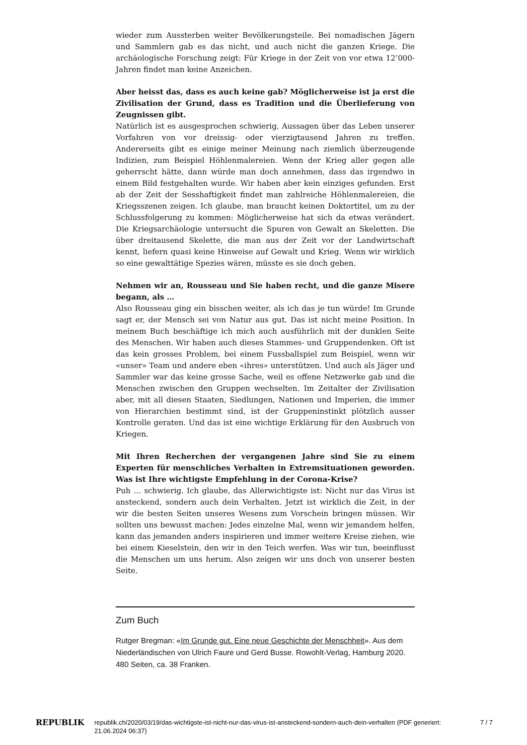wieder zum Aussterben weiter Bevölkerungsteile. Bei nomadischen Jägern und Sammlern gab es das nicht, und auch nicht die ganzen Kriege. Die archäologische Forschung zeigt: Für Kriege in der Zeit von vor etwa 12’000- Jahren findet man keine Anzeichen.
Aber heisst das, dass es auch keine gab? Möglicherweise ist ja erst die Zivilisation der Grund, dass es Tradition und die Überlieferung von Zeugnissen gibt.
Natürlich ist es ausgesprochen schwierig, Aussagen über das Leben unserer Vorfahren von vor dreissig- oder vierzigtausend Jahren zu treffen. Andererseits gibt es einige meiner Meinung nach ziemlich überzeugende Indizien, zum Beispiel Höhlenmalereien. Wenn der Krieg aller gegen alle geherrscht hätte, dann würde man doch annehmen, dass das irgendwo in einem Bild festgehalten wurde. Wir haben aber kein einziges gefunden. Erst ab der Zeit der Sesshaftigkeit findet man zahlreiche Höhlenmalereien, die Kriegsszenen zeigen. Ich glaube, man braucht keinen Doktortitel, um zu der Schlussfolgerung zu kommen: Möglicherweise hat sich da etwas verändert. Die Kriegsarchäologie untersucht die Spuren von Gewalt an Skeletten. Die über dreitausend Skelette, die man aus der Zeit vor der Landwirtschaft kennt, liefern quasi keine Hinweise auf Gewalt und Krieg. Wenn wir wirklich so eine gewalttätige Spezies wären, müsste es sie doch geben.
Nehmen wir an, Rousseau und Sie haben recht, und die ganze Misere begann, als …
Also Rousseau ging ein bisschen weiter, als ich das je tun würde! Im Grunde sagt er, der Mensch sei von Natur aus gut. Das ist nicht meine Position. In meinem Buch beschäftige ich mich auch ausführlich mit der dunklen Seite des Menschen. Wir haben auch dieses Stammes- und Gruppendenken. Oft ist das kein grosses Problem, bei einem Fussballspiel zum Beispiel, wenn wir «unser» Team und andere eben «ihres» unterstützen. Und auch als Jäger und Sammler war das keine grosse Sache, weil es offene Netzwerke gab und die Menschen zwischen den Gruppen wechselten. Im Zeitalter der Zivilisation aber, mit all diesen Staaten, Siedlungen, Nationen und Imperien, die immer von Hierarchien bestimmt sind, ist der Gruppeninstinkt plötzlich ausser Kontrolle geraten. Und das ist eine wichtige Erklärung für den Ausbruch von Kriegen.
Mit Ihren Recherchen der vergangenen Jahre sind Sie zu einem Experten für menschliches Verhalten in Extremsituationen geworden. Was ist Ihre wichtigste Empfehlung in der Corona-Krise?
Puh … schwierig. Ich glaube, das Allerwichtigste ist: Nicht nur das Virus ist ansteckend, sondern auch dein Verhalten. Jetzt ist wirklich die Zeit, in der wir die besten Seiten unseres Wesens zum Vorschein bringen müssen. Wir sollten uns bewusst machen: Jedes einzelne Mal, wenn wir jemandem helfen, kann das jemanden anders inspirieren und immer weitere Kreise ziehen, wie bei einem Kieselstein, den wir in den Teich werfen. Was wir tun, beeinflusst die Menschen um uns herum. Also zeigen wir uns doch von unserer besten Seite.
Zum Buch
Rutger Bregman: «Im Grunde gut. Eine neue Geschichte der Menschheit». Aus dem Niederländischen von Ulrich Faure und Gerd Busse. Rowohlt-Verlag, Hamburg 2020. 480 Seiten, ca. 38 Franken.
REPUBLIK
republik.ch/2020/03/19/das-wichtigste-ist-nicht-nur-das-virus-ist-ansteckend-sondern-auch-dein-verhalten (PDF generiert: 21.06.2024 06:37)
7 / 7